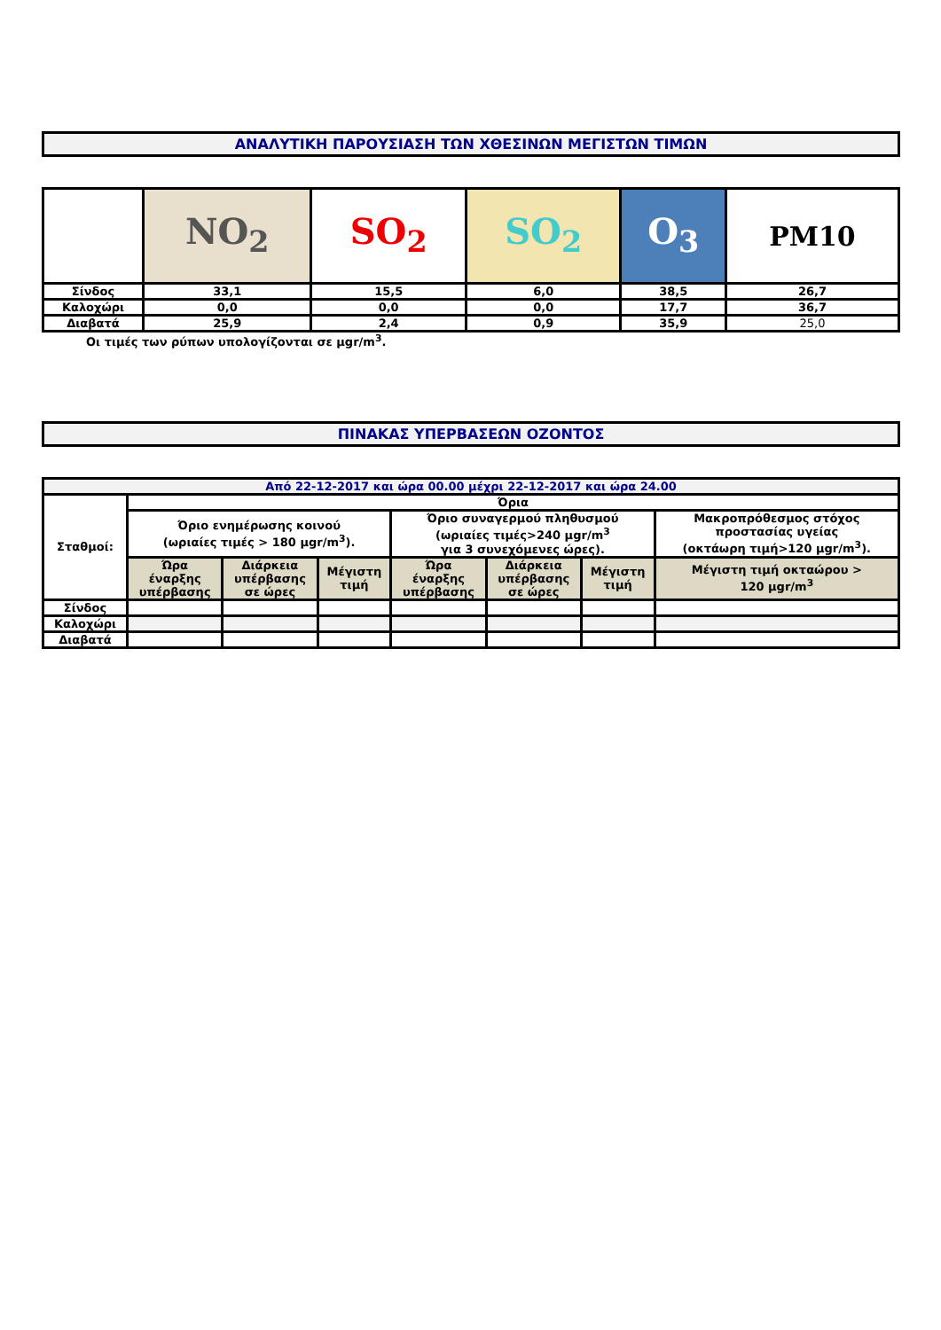ΑΝΑΛΥΤΙΚΗ ΠΑΡΟΥΣΙΑΣΗ ΤΩΝ ΧΘΕΣΙΝΩΝ ΜΕΓΙΣΤΩΝ ΤΙΜΩΝ
| | NO<sub>2</sub> | SO<sub>2</sub> | SO<sub>2</sub> | O<sub>3</sub> | PM10 |
| Σίνδος | 33,1 | 15,5 | 6,0 | 38,5 | 26,7 |
| Καλοχώρι | 0,0 | 0,0 | 0,0 | 17,7 | 36,7 |
| Διαβατά | 25,9 | 2,4 | 0,9 | 35,9 | 25,0 |
Οι τιμές των ρύπων υπολογίζονται σε μgr/m<sup>3</sup>.
ΠΙΝΑΚΑΣ ΥΠΕΡΒΑΣΕΩΝ ΟΖΟΝΤΟΣ
| Από 22-12-2017 και ώρα 00.00 μέχρι 22-12-2017 και ώρα 24.00 | | | | | | | |
| Σταθμοί: | Όρια | | | | | | |
| | Όριο ενημέρωσης κοινού (ωριαίες τιμές > 180 μgr/m<sup>3</sup>). | | | Όριο συναγερμού πληθυσμού (ωριαίες τιμές>240 μgr/m<sup>3</sup> για 3 συνεχόμενες ώρες). | | | Μακροπρόθεσμος στόχος προστασίας υγείας (οκτάωρη τιμή>120 μgr/m<sup>3</sup>). |
| | Ώρα έναρξης υπέρβασης | Διάρκεια υπέρβασης σε ώρες | Μέγιστη τιμή | Ώρα έναρξης υπέρβασης | Διάρκεια υπέρβασης σε ώρες | Μέγιστη τιμή | Μέγιστη τιμή οκταώρου > 120 μgr/m<sup>3</sup> |
| Σίνδος | | | | | | | |
| Καλοχώρι | | | | | | | |
| Διαβατά | | | | | | | |